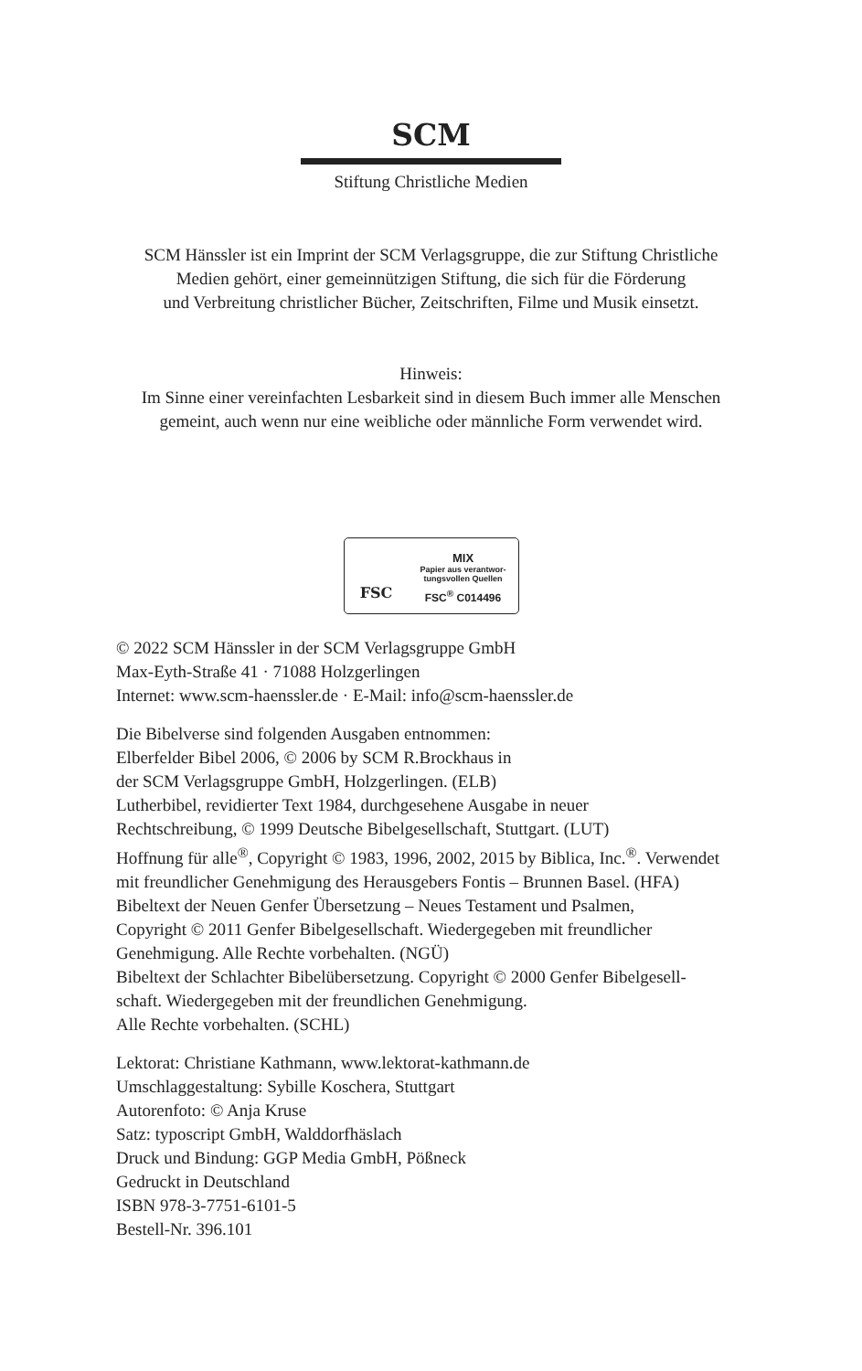SCM
Stiftung Christliche Medien
SCM Hänssler ist ein Imprint der SCM Verlagsgruppe, die zur Stiftung Christliche
Medien gehört, einer gemeinnützigen Stiftung, die sich für die Förderung
und Verbreitung christlicher Bücher, Zeitschriften, Filme und Musik einsetzt.
Hinweis:
Im Sinne einer vereinfachten Lesbarkeit sind in diesem Buch immer alle Menschen
gemeint, auch wenn nur eine weibliche oder männliche Form verwendet wird.
FSC
MIX
Papier aus verantwor-
tungsvollen Quellen
FSC<sup>®</sup> C014496
© 2022 SCM Hänssler in der SCM Verlagsgruppe GmbH
Max-Eyth-Straße 41 · 71088 Holzgerlingen
Internet: www.scm-haenssler.de · E-Mail: info@scm-haenssler.de
Die Bibelverse sind folgenden Ausgaben entnommen:
Elberfelder Bibel 2006, © 2006 by SCM R.Brockhaus in
der SCM Verlagsgruppe GmbH, Holzgerlingen. (ELB)
Lutherbibel, revidierter Text 1984, durchgesehene Ausgabe in neuer
Rechtschreibung, © 1999 Deutsche Bibelgesellschaft, Stuttgart. (LUT)
Hoffnung für alle<sup>®</sup>, Copyright © 1983, 1996, 2002, 2015 by Biblica, Inc.<sup>®</sup>. Verwendet
mit freundlicher Genehmigung des Herausgebers Fontis – Brunnen Basel. (HFA)
Bibeltext der Neuen Genfer Übersetzung – Neues Testament und Psalmen,
Copyright © 2011 Genfer Bibelgesellschaft. Wiedergegeben mit freundlicher
Genehmigung. Alle Rechte vorbehalten. (NGÜ)
Bibeltext der Schlachter Bibelübersetzung. Copyright © 2000 Genfer Bibelgesell-
schaft. Wiedergegeben mit der freundlichen Genehmigung.
Alle Rechte vorbehalten. (SCHL)
Lektorat: Christiane Kathmann, www.lektorat-kathmann.de
Umschlaggestaltung: Sybille Koschera, Stuttgart
Autorenfoto: © Anja Kruse
Satz: typoscript GmbH, Walddorfhäslach
Druck und Bindung: GGP Media GmbH, Pößneck
Gedruckt in Deutschland
ISBN 978-3-7751-6101-5
Bestell-Nr. 396.101